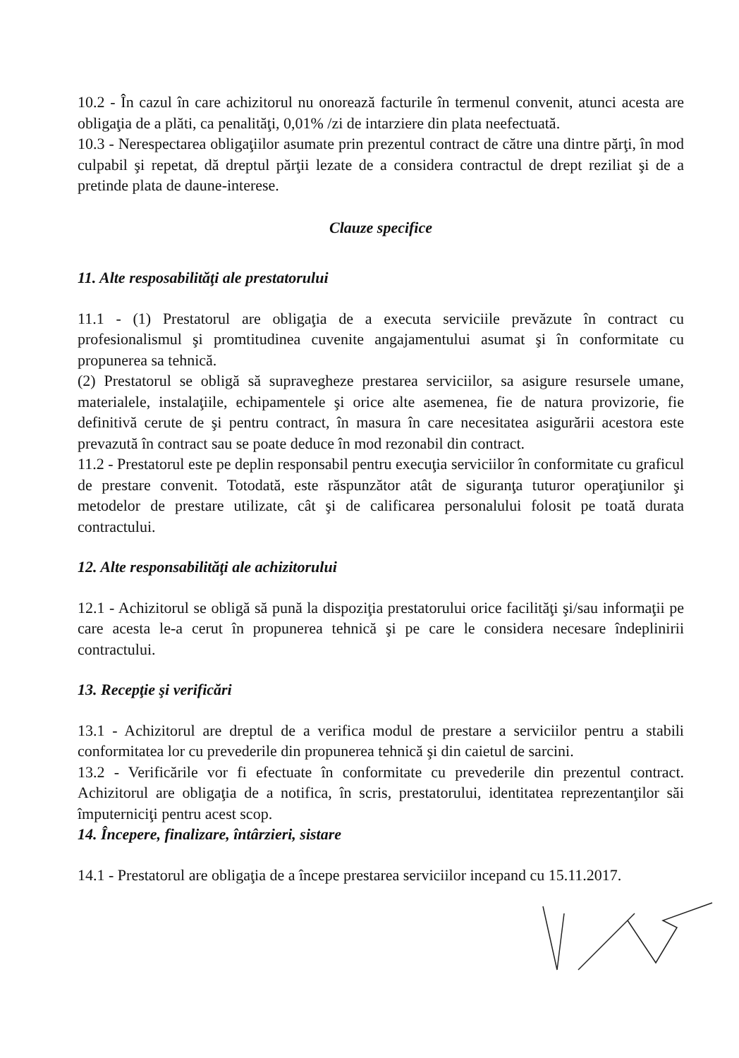10.2 - În cazul în care achizitorul nu onorează facturile în termenul convenit, atunci acesta are obligaţia de a plăti, ca penalităţi, 0,01% /zi de intarziere din plata neefectuată.
10.3 - Nerespectarea obligaţiilor asumate prin prezentul contract de către una dintre părţi, în mod culpabil şi repetat, dă dreptul părţii lezate de a considera contractul de drept reziliat şi de a pretinde plata de daune-interese.
Clauze specifice
11. Alte resposabilităţi ale prestatorului
11.1 - (1) Prestatorul are obligaţia de a executa serviciile prevăzute în contract cu profesionalismul şi promtitudinea cuvenite angajamentului asumat şi în conformitate cu propunerea sa tehnică.
(2) Prestatorul se obligă să supravegheze prestarea serviciilor, sa asigure resursele umane, materialele, instalaţiile, echipamentele şi orice alte asemenea, fie de natura provizorie, fie definitivă cerute de şi pentru contract, în masura în care necesitatea asigurării acestora este prevazută în contract sau se poate deduce în mod rezonabil din contract.
11.2 - Prestatorul este pe deplin responsabil pentru execuţia serviciilor în conformitate cu graficul de prestare convenit. Totodată, este răspunzător atât de siguranţa tuturor operaţiunilor şi metodelor de prestare utilizate, cât şi de calificarea personalului folosit pe toată durata contractului.
12. Alte responsabilităţi ale achizitorului
12.1 - Achizitorul se obligă să pună la dispoziţia prestatorului orice facilităţi şi/sau informaţii pe care acesta le-a cerut în propunerea tehnică şi pe care le considera necesare îndeplinirii contractului.
13. Recepţie şi verificări
13.1 - Achizitorul are dreptul de a verifica modul de prestare a serviciilor pentru a stabili conformitatea lor cu prevederile din propunerea tehnică şi din caietul de sarcini.
13.2 - Verificările vor fi efectuate în conformitate cu prevederile din prezentul contract. Achizitorul are obligaţia de a notifica, în scris, prestatorului, identitatea reprezentanţilor săi împuterniciţi pentru acest scop.
14. Începere, finalizare, întârzieri, sistare
14.1 - Prestatorul are obligaţia de a începe prestarea serviciilor incepand cu 15.11.2017.